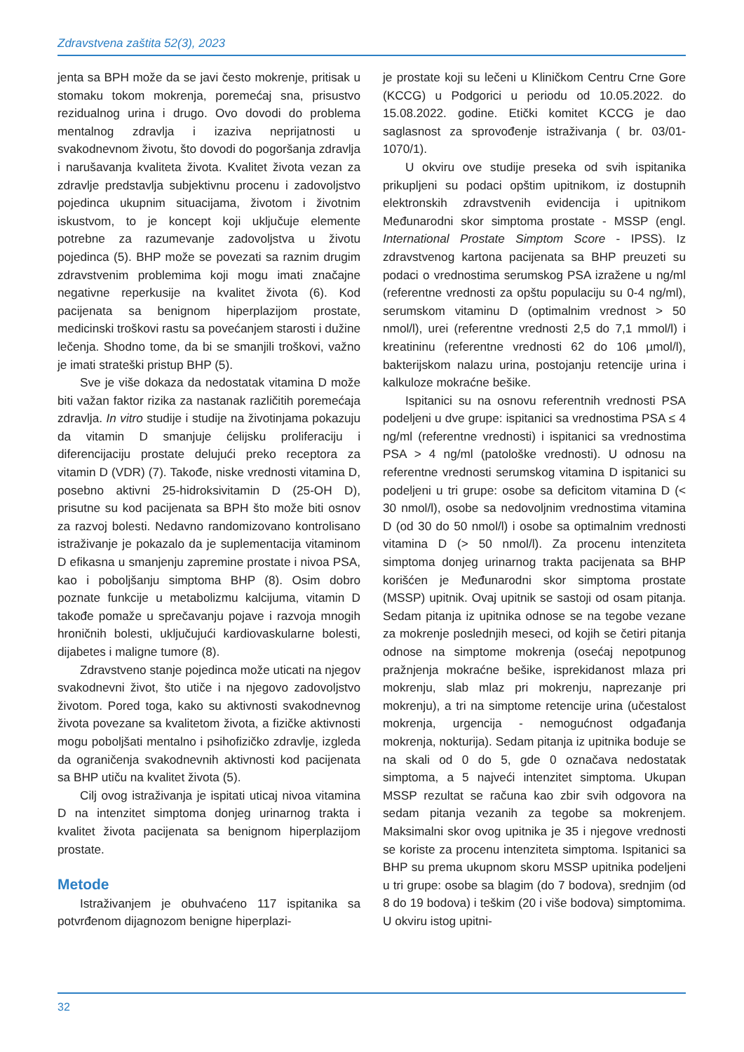Zdravstvena zaštita 52(3), 2023
jenta sa BPH može da se javi često mokrenje, pritisak u stomaku tokom mokrenja, poremećaj sna, prisustvo rezidualnog urina i drugo. Ovo dovodi do problema mentalnog zdravlja i izaziva neprijatnosti u svakodnevnom životu, što dovodi do pogoršanja zdravlja i narušavanja kvaliteta života. Kvalitet života vezan za zdravlje predstavlja subjektivnu procenu i zadovoljstvo pojedinca ukupnim situacijama, životom i životnim iskustvom, to je koncept koji uključuje elemente potrebne za razumevanje zadovoljstva u životu pojedinca (5). BHP može se povezati sa raznim drugim zdravstvenim problemima koji mogu imati značajne negativne reperkusije na kvalitet života (6). Kod pacijenata sa benignom hiperplazijom prostate, medicinski troškovi rastu sa povećanjem starosti i dužine lečenja. Shodno tome, da bi se smanjili troškovi, važno je imati strateški pristup BHP (5).
Sve je više dokaza da nedostatak vitamina D može biti važan faktor rizika za nastanak različitih poremećaja zdravlja. In vitro studije i studije na životinjama pokazuju da vitamin D smanjuje ćelijsku proliferaciju i diferencijaciju prostate delujući preko receptora za vitamin D (VDR) (7). Takođe, niske vrednosti vitamina D, posebno aktivni 25-hidroksivitamin D (25-OH D), prisutne su kod pacijenata sa BPH što može biti osnov za razvoj bolesti. Nedavno randomizovano kontrolisano istraživanje je pokazalo da je suplementacija vitaminom D efikasna u smanjenju zapremine prostate i nivoa PSA, kao i poboljšanju simptoma BHP (8). Osim dobro poznate funkcije u metabolizmu kalcijuma, vitamin D takođe pomaže u sprečavanju pojave i razvoja mnogih hroničnih bolesti, uključujući kardiovaskularne bolesti, dijabetes i maligne tumore (8).
Zdravstveno stanje pojedinca može uticati na njegov svakodnevni život, što utiče i na njegovo zadovoljstvo životom. Pored toga, kako su aktivnosti svakodnevnog života povezane sa kvalitetom života, a fizičke aktivnosti mogu poboljšati mentalno i psihofizičko zdravlje, izgleda da ograničenja svakodnevnih aktivnosti kod pacijenata sa BHP utiču na kvalitet života (5).
Cilj ovog istraživanja je ispitati uticaj nivoa vitamina D na intenzitet simptoma donjeg urinarnog trakta i kvalitet života pacijenata sa benignom hiperplazijom prostate.
Metode
Istraživanjem je obuhvaćeno 117 ispitanika sa potvrđenom dijagnozom benigne hiperplazi-
je prostate koji su lečeni u Kliničkom Centru Crne Gore (KCCG) u Podgorici u periodu od 10.05.2022. do 15.08.2022. godine. Etički komitet KCCG je dao saglasnost za sprovođenje istraživanja ( br. 03/01-1070/1).
U okviru ove studije preseka od svih ispitanika prikupljeni su podaci opštim upitnikom, iz dostupnih elektronskih zdravstvenih evidencija i upitnikom Međunarodni skor simptoma prostate - MSSP (engl. International Prostate Simptom Score - IPSS). Iz zdravstvenog kartona pacijenata sa BHP preuzeti su podaci o vrednostima serumskog PSA izražene u ng/ml (referentne vrednosti za opštu populaciju su 0-4 ng/ml), serumskom vitaminu D (optimalnim vrednost > 50 nmol/l), urei (referentne vrednosti 2,5 do 7,1 mmol/l) i kreatininu (referentne vrednosti 62 do 106 µmol/l), bakterijskom nalazu urina, postojanju retencije urina i kalkuloze mokraćne bešike.
Ispitanici su na osnovu referentnih vrednosti PSA podeljeni u dve grupe: ispitanici sa vrednostima PSA ≤ 4 ng/ml (referentne vrednosti) i ispitanici sa vrednostima PSA > 4 ng/ml (patološke vrednosti). U odnosu na referentne vrednosti serumskog vitamina D ispitanici su podeljeni u tri grupe: osobe sa deficitom vitamina D (< 30 nmol/l), osobe sa nedovoljnim vrednostima vitamina D (od 30 do 50 nmol/l) i osobe sa optimalnim vrednosti vitamina D (> 50 nmol/l). Za procenu intenziteta simptoma donjeg urinarnog trakta pacijenata sa BHP korišćen je Međunarodni skor simptoma prostate (MSSP) upitnik. Ovaj upitnik se sastoji od osam pitanja. Sedam pitanja iz upitnika odnose se na tegobe vezane za mokrenje poslednjih meseci, od kojih se četiri pitanja odnose na simptome mokrenja (osećaj nepotpunog pražnjenja mokraćne bešike, isprekidanost mlaza pri mokrenju, slab mlaz pri mokrenju, naprezanje pri mokrenju), a tri na simptome retencije urina (učestalost mokrenja, urgencija - nemogućnost odgađanja mokrenja, nokturija). Sedam pitanja iz upitnika boduje se na skali od 0 do 5, gde 0 označava nedostatak simptoma, a 5 najveći intenzitet simptoma. Ukupan MSSP rezultat se računa kao zbir svih odgovora na sedam pitanja vezanih za tegobe sa mokrenjem. Maksimalni skor ovog upitnika je 35 i njegove vrednosti se koriste za procenu intenziteta simptoma. Ispitanici sa BHP su prema ukupnom skoru MSSP upitnika podeljeni u tri grupe: osobe sa blagim (do 7 bodova), srednjim (od 8 do 19 bodova) i teškim (20 i više bodova) simptomima. U okviru istog upitni-
32